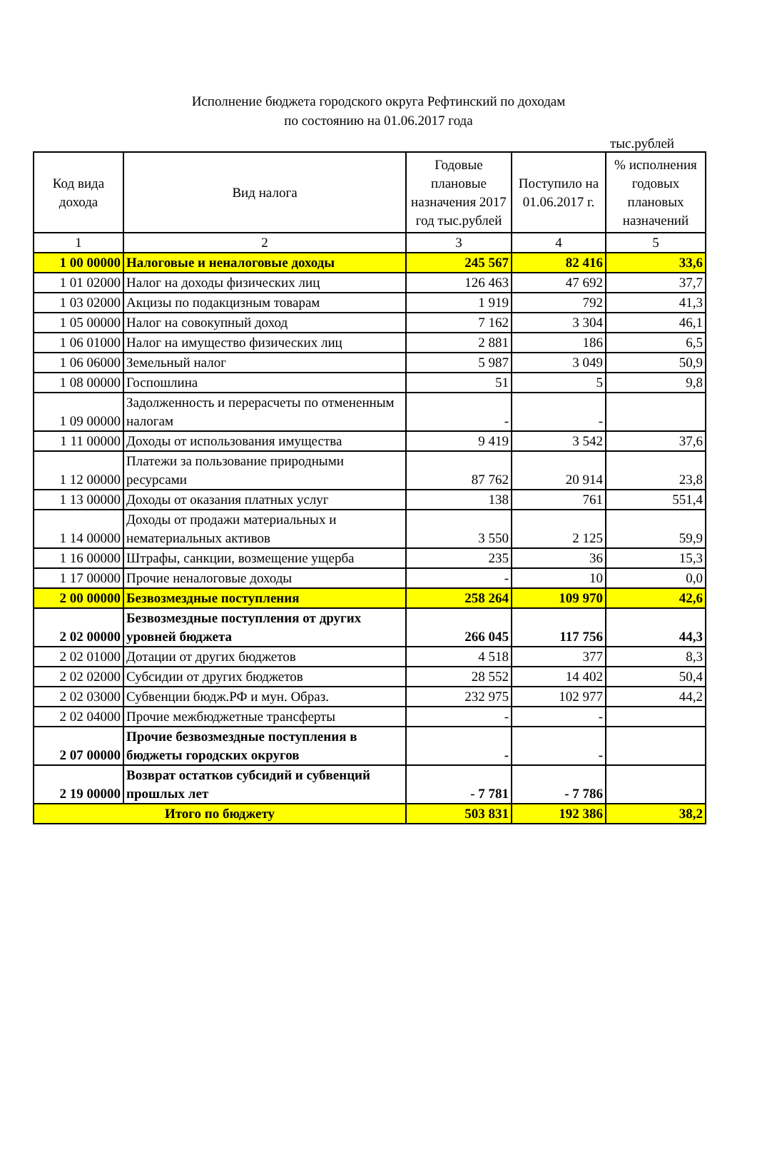Исполнение бюджета городского округа Рефтинский по доходам
по состоянию на 01.06.2017 года
тыс.рублей
| Код вида дохода | Вид налога | Годовые плановые назначения 2017 год тыс.рублей | Поступило на 01.06.2017 г. | % исполнения годовых плановых назначений |
| --- | --- | --- | --- | --- |
| 1 | 2 | 3 | 4 | 5 |
| 1 00 00000 | Налоговые и неналоговые доходы | 245 567 | 82 416 | 33,6 |
| 1 01 02000 | Налог на доходы физических лиц | 126 463 | 47 692 | 37,7 |
| 1 03 02000 | Акцизы по подакцизным товарам | 1 919 | 792 | 41,3 |
| 1 05 00000 | Налог на совокупный доход | 7 162 | 3 304 | 46,1 |
| 1 06 01000 | Налог на имущество физических лиц | 2 881 | 186 | 6,5 |
| 1 06 06000 | Земельный налог | 5 987 | 3 049 | 50,9 |
| 1 08 00000 | Госпошлина | 51 | 5 | 9,8 |
| 1 09 00000 | Задолженность и перерасчеты по отмененным налогам | - | - | |
| 1 11 00000 | Доходы от использования имущества | 9 419 | 3 542 | 37,6 |
| 1 12 00000 | Платежи за пользование природными ресурсами | 87 762 | 20 914 | 23,8 |
| 1 13 00000 | Доходы от оказания платных услуг | 138 | 761 | 551,4 |
| 1 14 00000 | Доходы от продажи материальных и нематериальных активов | 3 550 | 2 125 | 59,9 |
| 1 16 00000 | Штрафы, санкции, возмещение ущерба | 235 | 36 | 15,3 |
| 1 17 00000 | Прочие неналоговые доходы | - | 10 | 0,0 |
| 2 00 00000 | Безвозмездные поступления | 258 264 | 109 970 | 42,6 |
| 2 02 00000 | Безвозмездные поступления от других уровней бюджета | 266 045 | 117 756 | 44,3 |
| 2 02 01000 | Дотации от других бюджетов | 4 518 | 377 | 8,3 |
| 2 02 02000 | Субсидии от других бюджетов | 28 552 | 14 402 | 50,4 |
| 2 02 03000 | Субвенции бюдж.РФ и мун. Образ. | 232 975 | 102 977 | 44,2 |
| 2 02 04000 | Прочие межбюджетные трансферты | - | - | |
| 2 07 00000 | Прочие безвозмездные поступления в бюджеты городских округов | - | - | |
| 2 19 00000 | Возврат остатков субсидий и субвенций прошлых лет | - 7 781 | - 7 786 | |
| Итого по бюджету | | 503 831 | 192 386 | 38,2 |